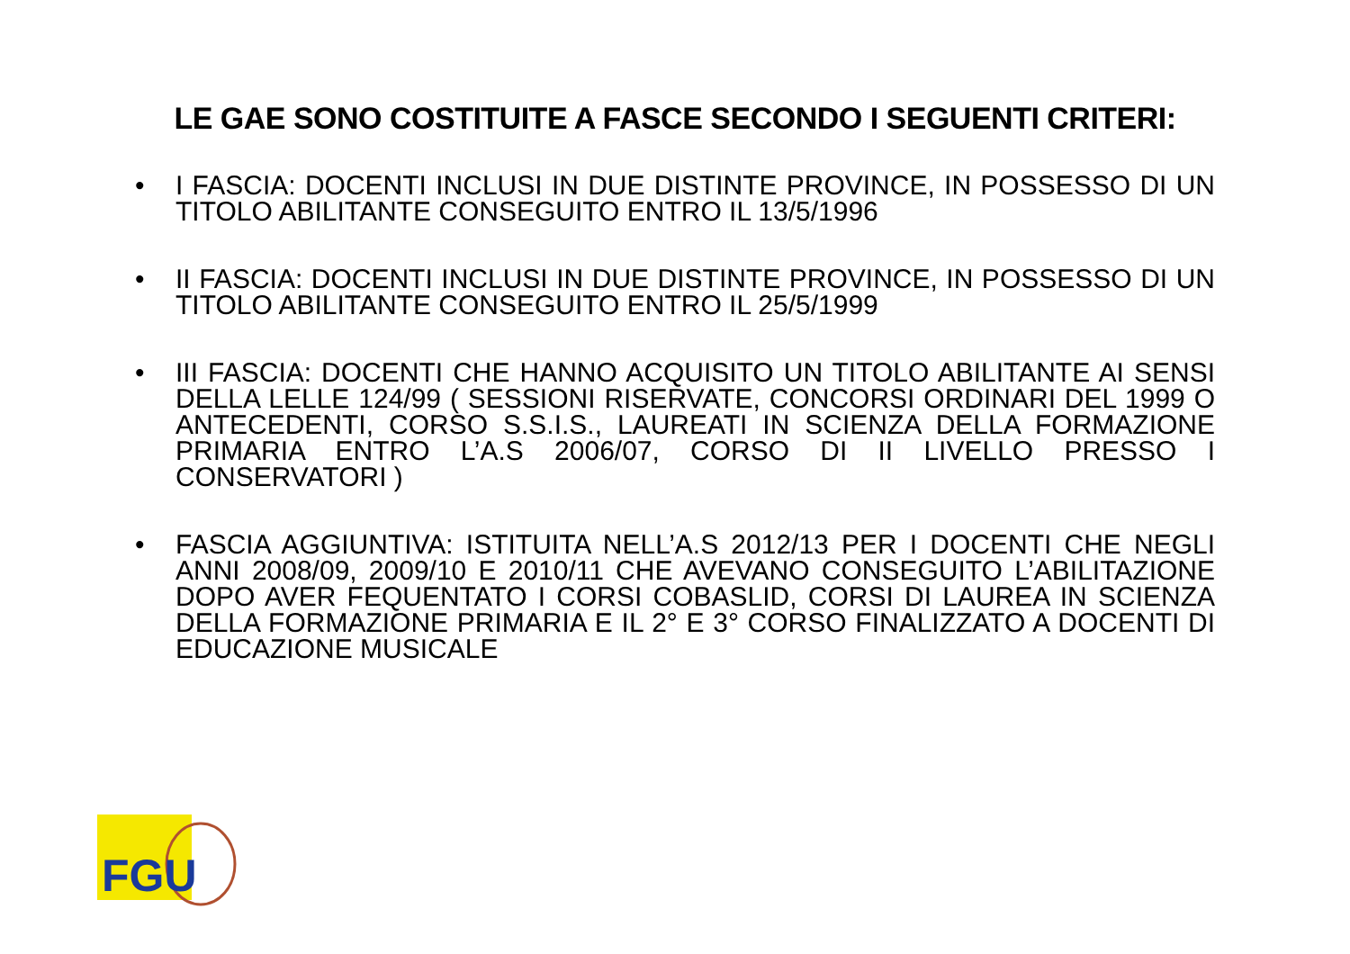LE GAE SONO COSTITUITE A FASCE SECONDO I SEGUENTI CRITERI:
• I FASCIA: DOCENTI INCLUSI IN DUE DISTINTE PROVINCE, IN POSSESSO DI UN TITOLO ABILITANTE CONSEGUITO ENTRO IL 13/5/1996
• II FASCIA: DOCENTI INCLUSI IN DUE DISTINTE PROVINCE, IN POSSESSO DI UN TITOLO ABILITANTE CONSEGUITO ENTRO IL 25/5/1999
• III FASCIA: DOCENTI CHE HANNO ACQUISITO UN TITOLO ABILITANTE AI SENSI DELLA LELLE 124/99 ( SESSIONI RISERVATE, CONCORSI ORDINARI DEL 1999 O ANTECEDENTI, CORSO S.S.I.S., LAUREATI IN SCIENZA DELLA FORMAZIONE PRIMARIA ENTRO L’A.S 2006/07, CORSO DI II LIVELLO PRESSO I CONSERVATORI )
• FASCIA AGGIUNTIVA: ISTITUITA NELL’A.S 2012/13 PER I DOCENTI CHE NEGLI ANNI 2008/09, 2009/10 E 2010/11 CHE AVEVANO CONSEGUITO L’ABILITAZIONE DOPO AVER FEQUENTATO I CORSI COBASLID, CORSI DI LAUREA IN SCIENZA DELLA FORMAZIONE PRIMARIA E IL 2° E 3° CORSO FINALIZZATO A DOCENTI DI EDUCAZIONE MUSICALE
FGU